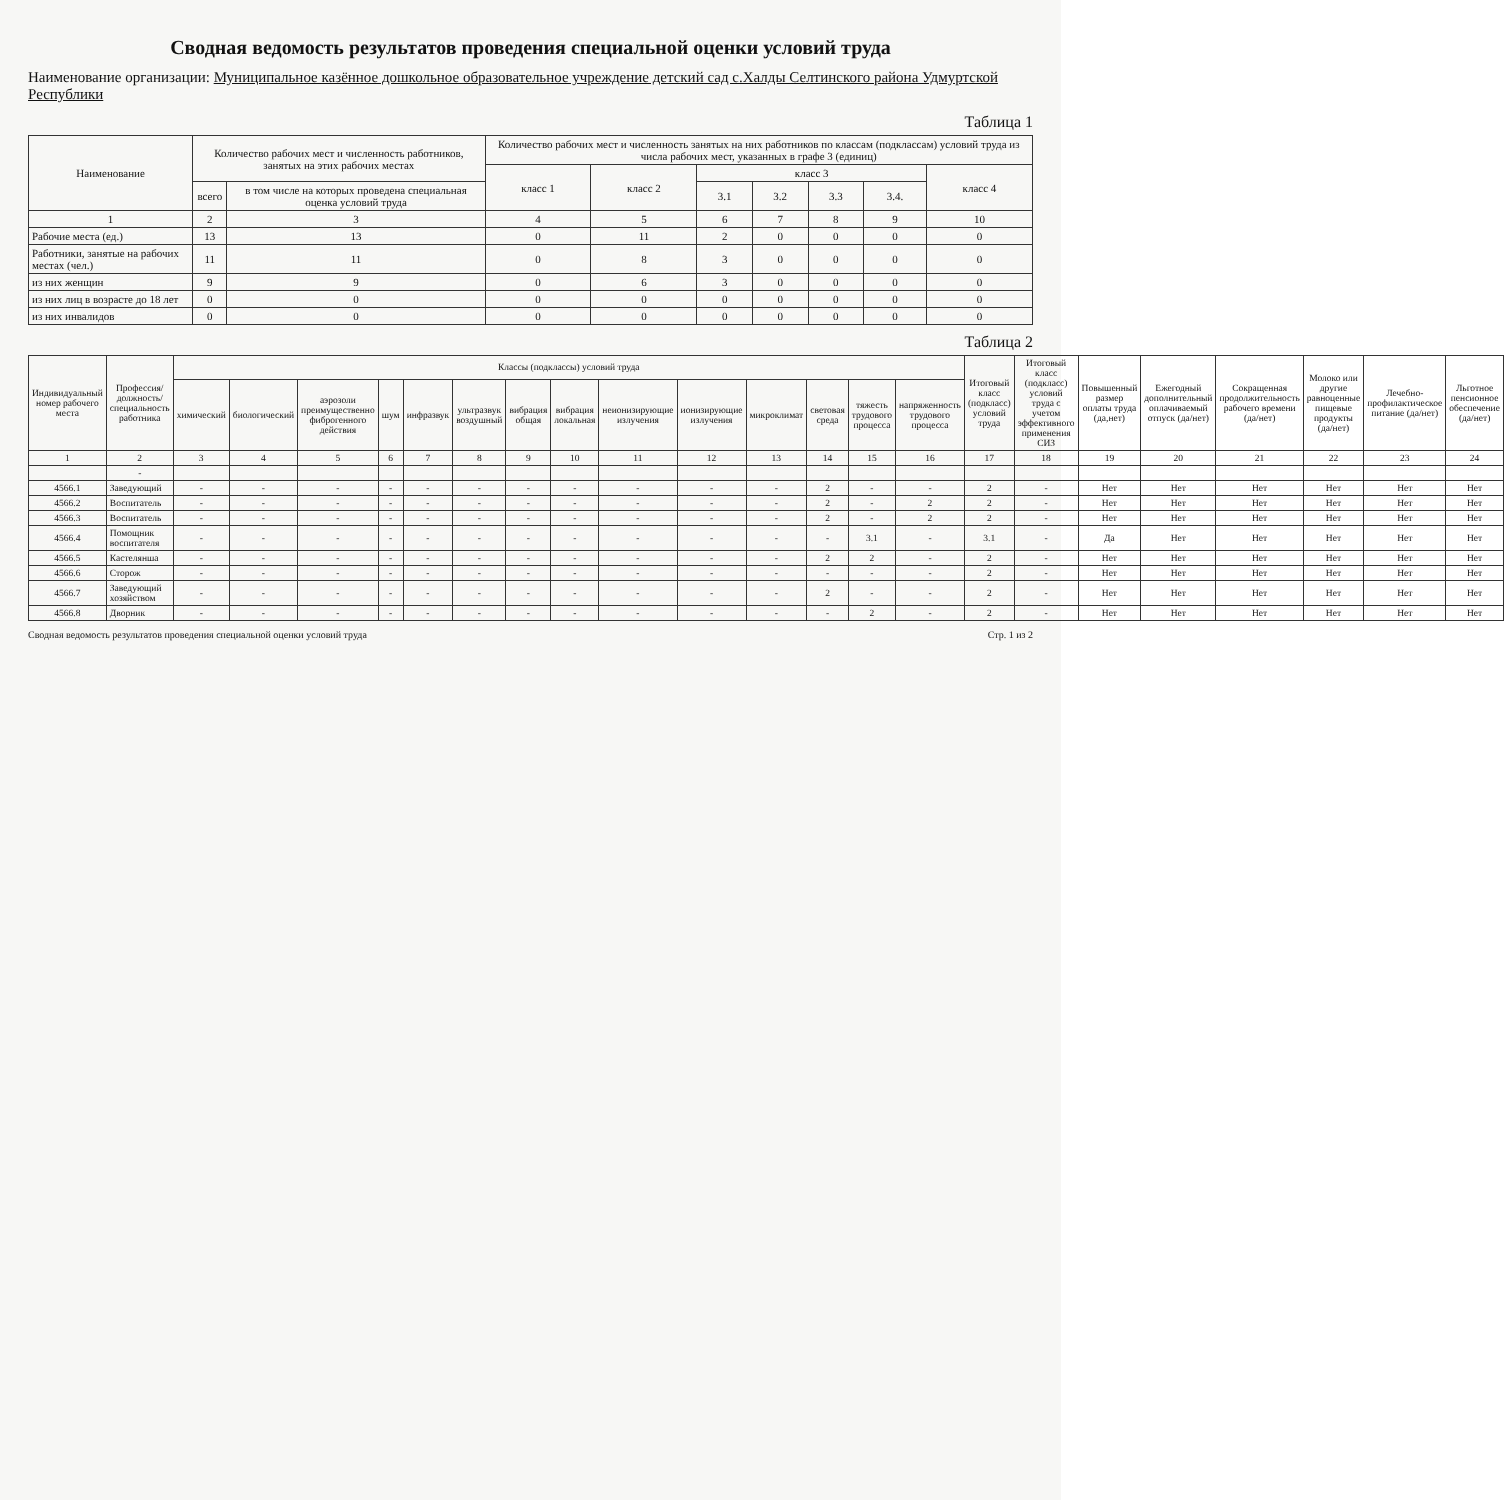Сводная ведомость результатов проведения специальной оценки условий труда
Наименование организации: Муниципальное казённое дошкольное образовательное учреждение детский сад с.Халды Селтинского района Удмуртской Республики
Таблица 1
| Наименование | Количество рабочих мест и численность работников, занятых на этих рабочих местах | | Количество рабочих мест и численность занятых на них работников по классам (подклассам) условий труда из числа рабочих мест, указанных в графе 3 (единиц) | | | | | | |
| --- | --- | --- | --- | --- | --- | --- | --- | --- | --- |
| | | | класс 1 | класс 2 | класс 3 | | | | класс 4 |
| | всего | в том числе на которых проведена специальная оценка условий труда | | | 3.1 | 3.2 | 3.3 | 3.4. | |
| 1 | 2 | 3 | 4 | 5 | 6 | 7 | 8 | 9 | 10 |
| Рабочие места (ед.) | 13 | 13 | 0 | 11 | 2 | 0 | 0 | 0 | 0 |
| Работники, занятые на рабочих местах (чел.) | 11 | 11 | 0 | 8 | 3 | 0 | 0 | 0 | 0 |
| из них женщин | 9 | 9 | 0 | 6 | 3 | 0 | 0 | 0 | 0 |
| из них лиц в возрасте до 18 лет | 0 | 0 | 0 | 0 | 0 | 0 | 0 | 0 | 0 |
| из них инвалидов | 0 | 0 | 0 | 0 | 0 | 0 | 0 | 0 | 0 |
Таблица 2
| Индивидуальный номер рабочего места | Профессия/ должность/ специальность работника | Классы (подклассы) условий труда | | | | | | | | | | | | | | Итоговый класс (подкласс) условий труда | Итоговый класс (подкласс) условий труда с учетом эффективного применения СИЗ | Повышенный размер оплаты труда (да,нет) | Ежегодный дополнительный оплачиваемый отпуск (да/нет) | Сокращенная продолжительность рабочего времени (да/нет) | Молоко или другие равноценные пищевые продукты (да/нет) | Лечебно-профилактическое питание (да/нет) | Льготное пенсионное обеспечение (да/нет) |
| --- | --- | --- | --- | --- | --- | --- | --- | --- | --- | --- | --- | --- | --- | --- | --- | --- | --- | --- | --- | --- | --- | --- | --- |
| | | химический | биологический | аэрозоли преимущественно фиброгенного действия | шум | инфразвук | ультразвук воздушный | вибрация общая | вибрация локальная | неионизирующие излучения | ионизирующие излучения | микроклимат | световая среда | тяжесть трудового процесса | напряженность трудового процесса | | | | | | | | |
| 1 | 2 | 3 | 4 | 5 | 6 | 7 | 8 | 9 | 10 | 11 | 12 | 13 | 14 | 15 | 16 | 17 | 18 | 19 | 20 | 21 | 22 | 23 | 24 |
| | - | | | | | | | | | | | | | | | | | | | | | | |
| 4566.1 | Заведующий | - | - | - | - | - | - | - | - | - | - | - | 2 | - | - | 2 | - | Нет | Нет | Нет | Нет | Нет | Нет |
| 4566.2 | Воспитатель | - | - | - | - | - | - | - | - | - | - | - | 2 | - | 2 | 2 | - | Нет | Нет | Нет | Нет | Нет | Нет |
| 4566.3 | Воспитатель | - | - | - | - | - | - | - | - | - | - | - | 2 | - | 2 | 2 | - | Нет | Нет | Нет | Нет | Нет | Нет |
| 4566.4 | Помощник воспитателя | - | - | - | - | - | - | - | - | - | - | - | - | 3.1 | - | 3.1 | - | Да | Нет | Нет | Нет | Нет | Нет |
| 4566.5 | Кастелянша | - | - | - | - | - | - | - | - | - | - | - | 2 | 2 | - | 2 | - | Нет | Нет | Нет | Нет | Нет | Нет |
| 4566.6 | Сторож | - | - | - | - | - | - | - | - | - | - | - | - | - | - | 2 | - | Нет | Нет | Нет | Нет | Нет | Нет |
| 4566.7 | Заведующий хозяйством | - | - | - | - | - | - | - | - | - | - | - | 2 | - | - | 2 | - | Нет | Нет | Нет | Нет | Нет | Нет |
| 4566.8 | Дворник | - | - | - | - | - | - | - | - | - | - | - | - | 2 | - | 2 | - | Нет | Нет | Нет | Нет | Нет | Нет |
Сводная ведомость результатов проведения специальной оценки условий труда Стр. 1 из 2